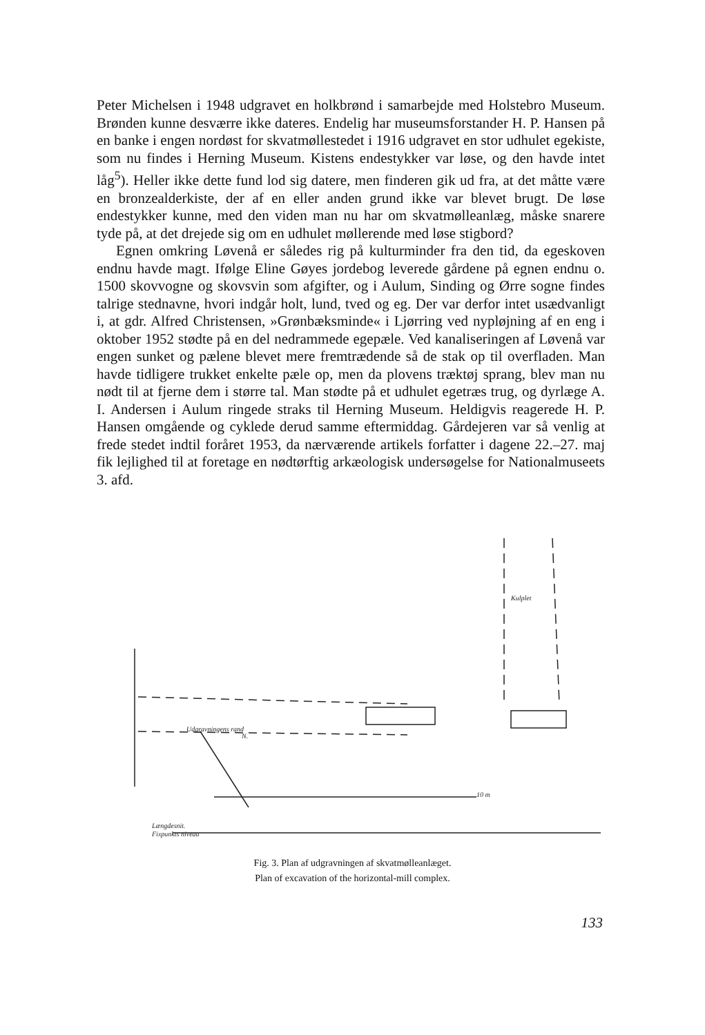Peter Michelsen i 1948 udgravet en holkbrønd i samarbejde med Holstebro Museum. Brønden kunne desværre ikke dateres. Endelig har museumsforstander H. P. Hansen på en banke i engen nordøst for skvatmøllestedet i 1916 udgravet en stor udhulet egekiste, som nu findes i Herning Museum. Kistens endestykker var løse, og den havde intet låg<sup>5</sup>). Heller ikke dette fund lod sig datere, men finderen gik ud fra, at det måtte være en bronzealderkiste, der af en eller anden grund ikke var blevet brugt. De løse endestykker kunne, med den viden man nu har om skvatmølleanlæg, måske snarere tyde på, at det drejede sig om en udhulet møllerende med løse stigbord?
Egnen omkring Løvenå er således rig på kulturminder fra den tid, da egeskoven endnu havde magt. Ifølge Eline Gøyes jordebog leverede gårdene på egnen endnu o. 1500 skovvogne og skovsvin som afgifter, og i Aulum, Sinding og Ørre sogne findes talrige stednavne, hvori indgår holt, lund, tved og eg. Der var derfor intet usædvanligt i, at gdr. Alfred Christensen, »Grønbæksminde« i Ljørring ved nypløjning af en eng i oktober 1952 stødte på en del nedrammede egepæle. Ved kanaliseringen af Løvenå var engen sunket og pælene blevet mere fremtrædende så de stak op til overfladen. Man havde tidligere trukket enkelte pæle op, men da plovens træktøj sprang, blev man nu nødt til at fjerne dem i større tal. Man stødte på et udhulet egetræs trug, og dyrlæge A. I. Andersen i Aulum ringede straks til Herning Museum. Heldigvis reagerede H. P. Hansen omgående og cyklede derud samme eftermiddag. Gårdejeren var så venlig at frede stedet indtil foråret 1953, da nærværende artikels forfatter i dagene 22.–27. maj fik lejlighed til at foretage en nødtørftig arkæologisk undersøgelse for Nationalmuseets 3. afd.
Kulplet
N.
Længdesnit.
Fixpunkts niveau
Udgravningens rand
10 m
Fig. 3. Plan af udgravningen af skvatmølleanlæget.
Plan of excavation of the horizontal-mill complex.
133